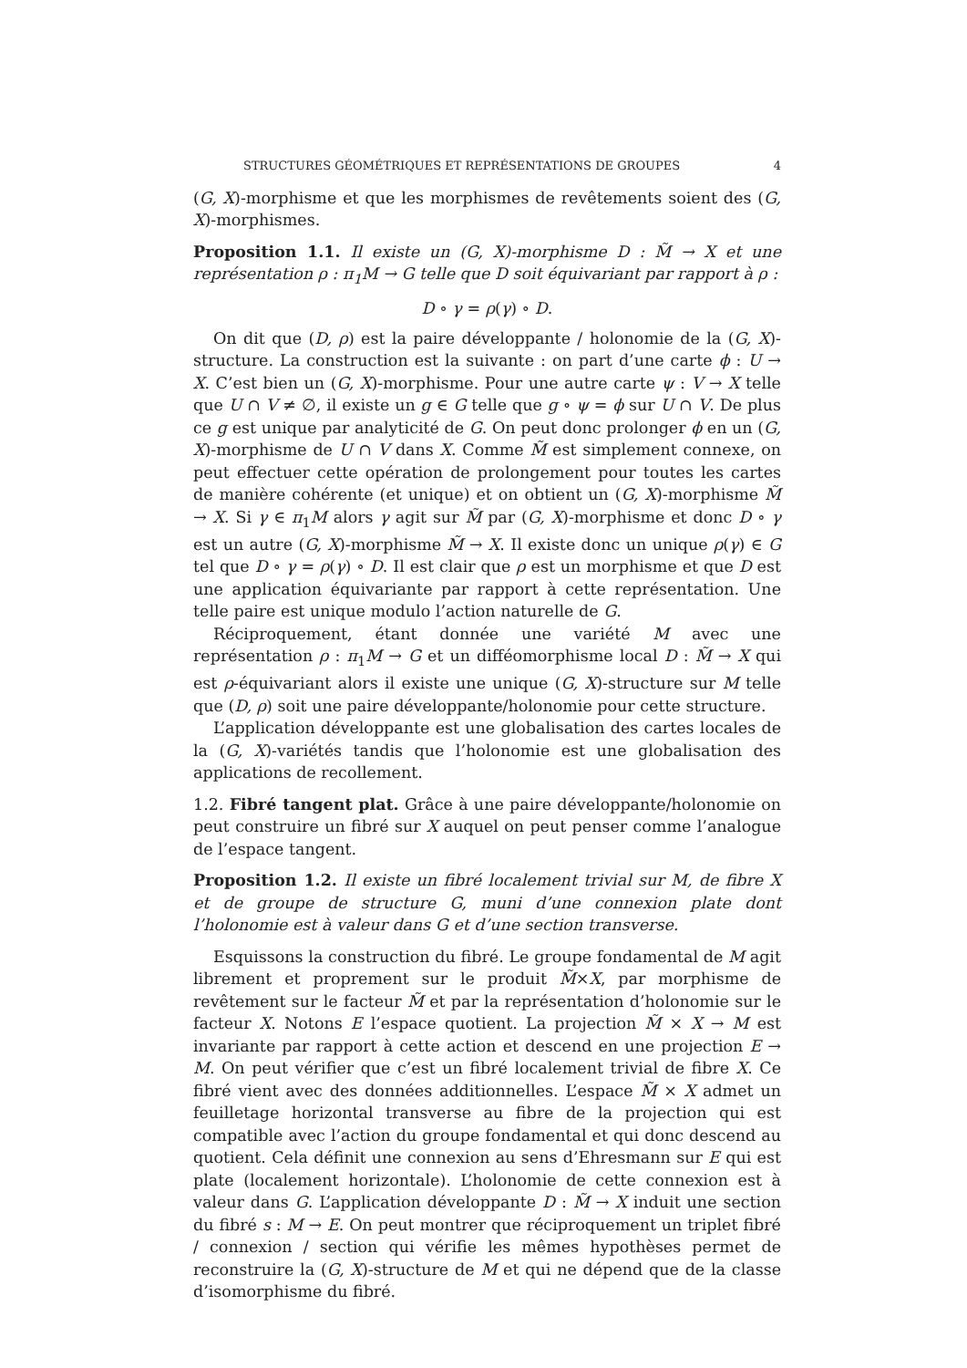STRUCTURES GÉOMÉTRIQUES ET REPRÉSENTATIONS DE GROUPES 4
(G, X)-morphisme et que les morphismes de revêtements soient des (G, X)-morphismes.
Proposition 1.1. Il existe un (G, X)-morphisme D : M̃ → X et une représentation ρ : π<sub>1</sub>M → G telle que D soit équivariant par rapport à ρ :
D ∘ γ = ρ(γ) ∘ D.
On dit que (D, ρ) est la paire développante / holonomie de la (G, X)-structure. La construction est la suivante : on part d’une carte ϕ : U → X. C’est bien un (G, X)-morphisme. Pour une autre carte ψ : V → X telle que U ∩ V ≠ ∅, il existe un g ∈ G telle que g ∘ ψ = ϕ sur U ∩ V. De plus ce g est unique par analyticité de G. On peut donc prolonger ϕ en un (G, X)-morphisme de U ∩ V dans X. Comme M̃ est simplement connexe, on peut effectuer cette opération de prolongement pour toutes les cartes de manière cohérente (et unique) et on obtient un (G, X)-morphisme M̃ → X. Si γ ∈ π<sub>1</sub>M alors γ agit sur M̃ par (G, X)-morphisme et donc D ∘ γ est un autre (G, X)-morphisme M̃ → X. Il existe donc un unique ρ(γ) ∈ G tel que D ∘ γ = ρ(γ) ∘ D. Il est clair que ρ est un morphisme et que D est une application équivariante par rapport à cette représentation. Une telle paire est unique modulo l’action naturelle de G.
Réciproquement, étant donnée une variété M avec une représentation ρ : π<sub>1</sub>M → G et un difféomorphisme local D : M̃ → X qui est ρ-équivariant alors il existe une unique (G, X)-structure sur M telle que (D, ρ) soit une paire développante/holonomie pour cette structure.
L’application développante est une globalisation des cartes locales de la (G, X)-variétés tandis que l’holonomie est une globalisation des applications de recollement.
1.2. Fibré tangent plat. Grâce à une paire développante/holonomie on peut construire un fibré sur X auquel on peut penser comme l’analogue de l’espace tangent.
Proposition 1.2. Il existe un fibré localement trivial sur M, de fibre X et de groupe de structure G, muni d’une connexion plate dont l’holonomie est à valeur dans G et d’une section transverse.
Esquissons la construction du fibré. Le groupe fondamental de M agit librement et proprement sur le produit M̃×X, par morphisme de revêtement sur le facteur M̃ et par la représentation d’holonomie sur le facteur X. Notons E l’espace quotient. La projection M̃ × X → M est invariante par rapport à cette action et descend en une projection E → M. On peut vérifier que c’est un fibré localement trivial de fibre X. Ce fibré vient avec des données additionnelles. L’espace M̃ × X admet un feuilletage horizontal transverse au fibre de la projection qui est compatible avec l’action du groupe fondamental et qui donc descend au quotient. Cela définit une connexion au sens d’Ehresmann sur E qui est plate (localement horizontale). L’holonomie de cette connexion est à valeur dans G. L’application développante D : M̃ → X induit une section du fibré s : M → E. On peut montrer que réciproquement un triplet fibré / connexion / section qui vérifie les mêmes hypothèses permet de reconstruire la (G, X)-structure de M et qui ne dépend que de la classe d’isomorphisme du fibré.